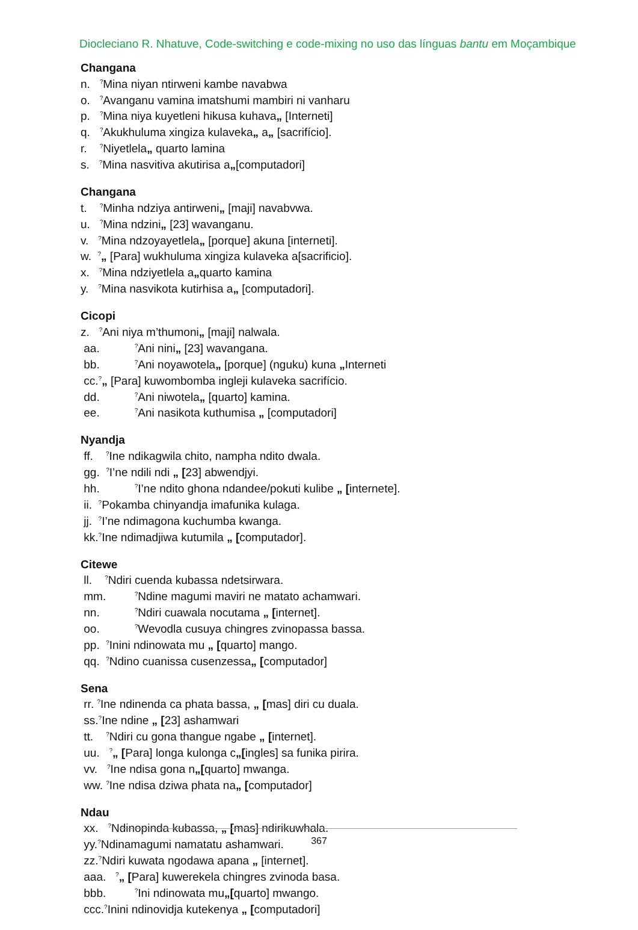Diocleciano R. Nhatuve, Code-switching e code-mixing no uso das línguas bantu em Moçambique
Changana
n. <sup>?</sup>Mina niyan ntirweni kambe navabwa
o. <sup>?</sup>Avanganu vamina imatshumi mambiri ni vanharu
p. <sup>?</sup>Mina niya kuyetleni hikusa kuhava„ [Interneti]
q. <sup>?</sup>Akukhuluma xingiza kulaveka„ a„ [sacrifício].
r. <sup>?</sup>Niyetlela„ quarto lamina
s. <sup>?</sup>Mina nasvitiva akutirisa a„[computadori]
Changana
t. <sup>?</sup>Minha ndziya antirweni„ [maji] navabvwa.
u. <sup>?</sup>Mina ndzini„ [23] wavanganu.
v. <sup>?</sup>Mina ndzoyayetlela„ [porque] akuna [interneti].
w. <sup>?</sup>„ [Para] wukhuluma xingiza kulaveka a[sacrificio].
x. <sup>?</sup>Mina ndziyetlela a„quarto kamina
y. <sup>?</sup>Mina nasvikota kutirhisa a„ [computadori].
Cicopi
z. <sup>?</sup>Ani niya m’thumoni„ [maji] nalwala.
aa. <sup>?</sup>Ani nini„ [23] wavangana.
bb. <sup>?</sup>Ani noyawotela„ [porque] (nguku) kuna „Interneti
cc.<sup>?</sup>„ [Para] kuwombomba ingleji kulaveka sacrifício.
dd. <sup>?</sup>Ani niwotela„ [quarto] kamina.
ee. <sup>?</sup>Ani nasikota kuthumisa „ [computadori]
Nyandja
ff. <sup>?</sup>Ine ndikagwila chito, nampha ndito dwala.
gg. <sup>?</sup>I’ne ndili ndi „ [23] abwendjyi.
hh. <sup>?</sup>I’ne ndito ghona ndandee/pokuti kulibe „ [internete].
ii. <sup>?</sup>Pokamba chinyandja imafunika kulaga.
jj. <sup>?</sup>I’ne ndimagona kuchumba kwanga.
kk.<sup>?</sup>Ine ndimadjiwa kutumila „ [computador].
Citewe
ll. <sup>?</sup>Ndiri cuenda kubassa ndetsirwara.
mm. <sup>?</sup>Ndine magumi maviri ne matato achamwari.
nn. <sup>?</sup>Ndiri cuawala nocutama „ [internet].
oo. <sup>?</sup>Wevodla cusuya chingres zvinopassa bassa.
pp. <sup>?</sup>Inini ndinowata mu „ [quarto] mango.
qq. <sup>?</sup>Ndino cuanissa cusenzessa„ [computador]
Sena
rr. <sup>?</sup>Ine ndinenda ca phata bassa, „ [mas] diri cu duala.
ss.<sup>?</sup>Ine ndine „ [23] ashamwari
tt. <sup>?</sup>Ndiri cu gona thangue ngabe „ [internet].
uu. <sup>?</sup>„ [Para] longa kulonga c„[ingles] sa funika pirira.
vv. <sup>?</sup>Ine ndisa gona n„[quarto] mwanga.
ww. <sup>?</sup>Ine ndisa dziwa phata na„ [computador]
Ndau
xx. <sup>?</sup>Ndinopinda kubassa, „ [mas] ndirikuwhala.
yy.<sup>?</sup>Ndinamagumi namatatu ashamwari.
zz.<sup>?</sup>Ndiri kuwata ngodawa apana „ [internet].
aaa. <sup>?</sup>„ [Para] kuwerekela chingres zvinoda basa.
bbb. <sup>?</sup>Ini ndinowata mu„[quarto] mwango.
ccc.<sup>?</sup>Inini ndinovidja kutekenya „ [computadori]
367